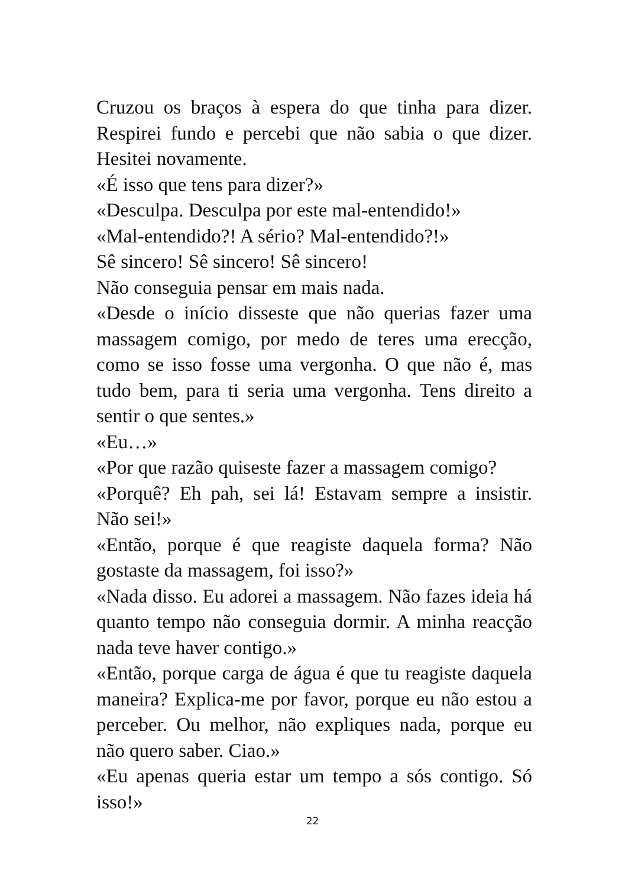Cruzou os braços à espera do que tinha para dizer. Respirei fundo e percebi que não sabia o que dizer. Hesitei novamente.
«É isso que tens para dizer?»
«Desculpa. Desculpa por este mal-entendido!»
«Mal-entendido?! A sério? Mal-entendido?!»
Sê sincero! Sê sincero! Sê sincero!
Não conseguia pensar em mais nada.
«Desde o início disseste que não querias fazer uma massagem comigo, por medo de teres uma erecção, como se isso fosse uma vergonha. O que não é, mas tudo bem, para ti seria uma vergonha. Tens direito a sentir o que sentes.»
«Eu…»
«Por que razão quiseste fazer a massagem comigo?
«Porquê? Eh pah, sei lá! Estavam sempre a insistir. Não sei!»
«Então, porque é que reagiste daquela forma? Não gostaste da massagem, foi isso?»
«Nada disso. Eu adorei a massagem. Não fazes ideia há quanto tempo não conseguia dormir. A minha reacção nada teve haver contigo.»
«Então, porque carga de água é que tu reagiste daquela maneira? Explica-me por favor, porque eu não estou a perceber. Ou melhor, não expliques nada, porque eu não quero saber. Ciao.»
«Eu apenas queria estar um tempo a sós contigo. Só isso!»
22